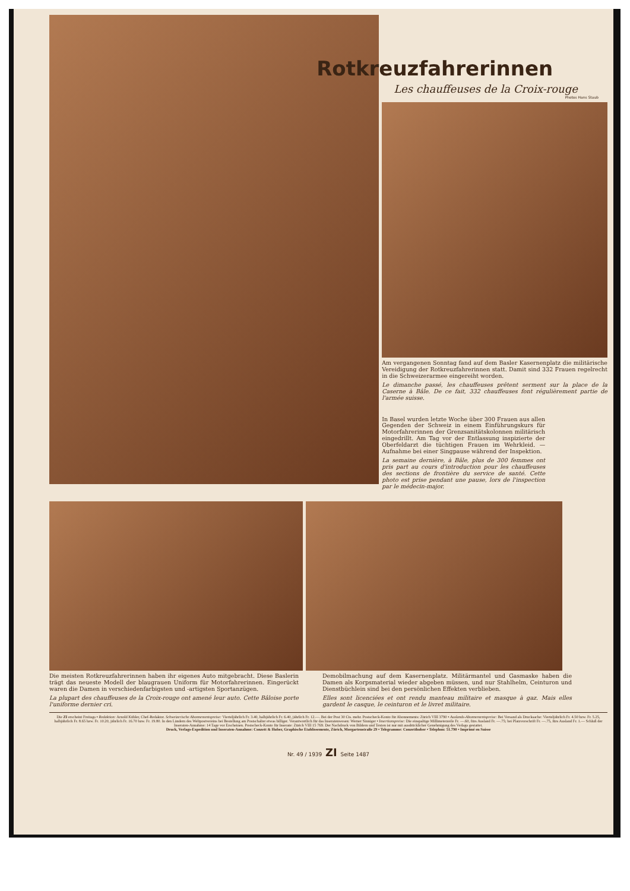Rotkreuzfahrerinnen
Les chauffeuses de la Croix-rouge
Photos Hans Staub
Am vergangenen Sonntag fand auf dem Basler Kasernenplatz die militärische Vereidigung der Rotkreuzfahrerinnen statt. Damit sind 332 Frauen regelrecht in die Schweizerarmee eingereiht worden.
Le dimanche passé, les chauffeuses prêtent serment sur la place de la Caserne à Bâle. De ce fait, 332 chauffeuses font régulièrement partie de l'armée suisse.
In Basel wurden letzte Woche über 300 Frauen aus allen Gegenden der Schweiz in einem Einführungskurs für Motorfahrerinnen der Grenzsanitätskolonnen militärisch eingedrillt. Am Tag vor der Entlassung inspizierte der Oberfeldarzt die tüchtigen Frauen im Wehrkleid. — Aufnahme bei einer Singpause während der Inspektion.
La semaine dernière, à Bâle, plus de 300 femmes ont pris part au cours d'introduction pour les chauffeuses des sections de frontière du service de santé. Cette photo est prise pendant une pause, lors de l'inspection par le médecin-major.
Die meisten Rotkreuzfahrerinnen haben ihr eigenes Auto mitgebracht. Diese Baslerin trägt das neueste Modell der blaugrauen Uniform für Motorfahrerinnen. Eingerückt waren die Damen in verschiedenfarbigsten und -artigsten Sportanzügen.
La plupart des chauffeuses de la Croix-rouge ont amené leur auto. Cette Bâloise porte l'uniforme dernier cri.
Demobilmachung auf dem Kasernenplatz. Militärmantel und Gasmaske haben die Damen als Korpsmaterial wieder abgeben müssen, und nur Stahlhelm, Ceinturon und Dienstbüchlein sind bei den persönlichen Effekten verblieben.
Elles sont licenciées et ont rendu manteau militaire et masque à gaz. Mais elles gardent le casque, le ceinturon et le livret militaire.
Die ZI erscheint Freitags • Redaktion: Arnold Kübler, Chef-Redaktor. Schweizerische Abonnementspreise: Vierteljährlich Fr. 3.40, halbjährlich Fr. 6.40, jährlich Fr. 12.—. Bei der Post 30 Cts. mehr. Postscheck-Konto für Abonnements: Zürich VIII 3790 • Auslands-Abonnementspreise: Bei Versand als Drucksache: Vierteljährlich Fr. 4.50 bzw. Fr. 5.25, halbjährlich Fr. 8.65 bzw. Fr. 10.20, jährlich Fr. 16.70 bzw. Fr. 19.80. In den Ländern des Weltpostvereins bei Bestellung am Postschalter etwas billiger. Verantwortlich für das Inseratenwesen: Werner Sinniger • Insertionspreise: Die einspaltige Millimeterzeile Fr. —.60, fürs Ausland Fr. —.75; bei Platzvorschrift Fr. —.75, fürs Ausland Fr. 1.— Schluß der Inseraten-Annahme: 14 Tage vor Erscheinen. Postscheck-Konto für Inserate: Zürich VIII 15 769. Der Nachdruck von Bildern und Texten ist nur mit ausdrücklicher Genehmigung des Verlags gestattet.
Druck, Verlags-Expedition und Inseraten-Annahme: Conzett & Huber, Graphische Etablissemente, Zürich, Morgartenstraße 29 • Telegramme: Conzetthuber • Telephon: 51.790 • Imprimé en Suisse
Nr. 49 / 1939 ZI Seite 1487